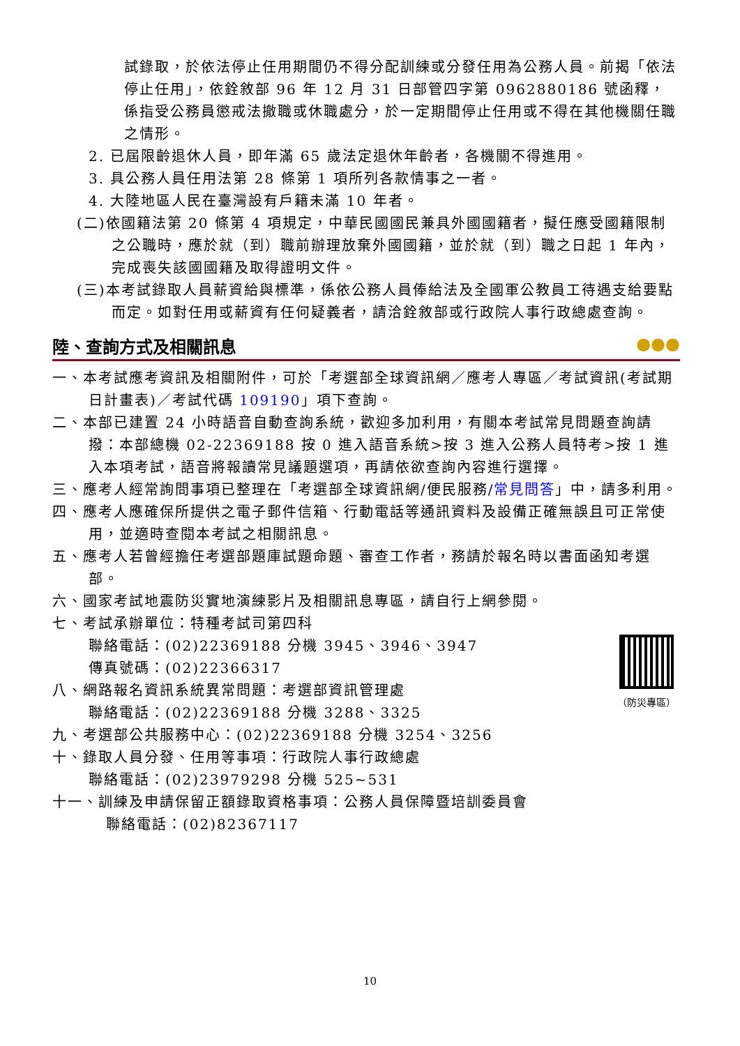試錄取，於依法停止任用期間仍不得分配訓練或分發任用為公務人員。前揭「依法停止任用」，依銓敘部 96 年 12 月 31 日部管四字第 0962880186 號函釋，係指受公務員懲戒法撤職或休職處分，於一定期間停止任用或不得在其他機關任職之情形。
2. 已屆限齡退休人員，即年滿 65 歲法定退休年齡者，各機關不得進用。
3. 具公務人員任用法第 28 條第 1 項所列各款情事之一者。
4. 大陸地區人民在臺灣設有戶籍未滿 10 年者。
(二)依國籍法第 20 條第 4 項規定，中華民國國民兼具外國國籍者，擬任應受國籍限制之公職時，應於就（到）職前辦理放棄外國國籍，並於就（到）職之日起 1 年內，完成喪失該國國籍及取得證明文件。
(三)本考試錄取人員薪資給與標準，係依公務人員俸給法及全國軍公教員工待遇支給要點而定。如對任用或薪資有任何疑義者，請洽銓敘部或行政院人事行政總處查詢。
陸、查詢方式及相關訊息 ●●●
一、本考試應考資訊及相關附件，可於「考選部全球資訊網／應考人專區／考試資訊(考試期日計畫表)／考試代碼 109190」項下查詢。
二、本部已建置 24 小時語音自動查詢系統，歡迎多加利用，有關本考試常見問題查詢請撥：本部總機 02-22369188 按 0 進入語音系統>按 3 進入公務人員特考>按 1 進入本項考試，語音將報讀常見議題選項，再請依欲查詢內容進行選擇。
三、應考人經常詢問事項已整理在「考選部全球資訊網/便民服務/常見問答」中，請多利用。
四、應考人應確保所提供之電子郵件信箱、行動電話等通訊資料及設備正確無誤且可正常使用，並適時查閱本考試之相關訊息。
五、應考人若曾經擔任考選部題庫試題命題、審查工作者，務請於報名時以書面函知考選部。
六、國家考試地震防災實地演練影片及相關訊息專區，請自行上網參閱。
七、考試承辦單位：特種考試司第四科
聯絡電話：(02)22369188 分機 3945、3946、3947
傳真號碼：(02)22366317
八、網路報名資訊系統異常問題：考選部資訊管理處
聯絡電話：(02)22369188 分機 3288、3325
九、考選部公共服務中心：(02)22369188 分機 3254、3256
十、錄取人員分發、任用等事項：行政院人事行政總處
聯絡電話：(02)23979298 分機 525~531
十一、訓練及申請保留正額錄取資格事項：公務人員保障暨培訓委員會
聯絡電話：(02)82367117
（防災專區）
10